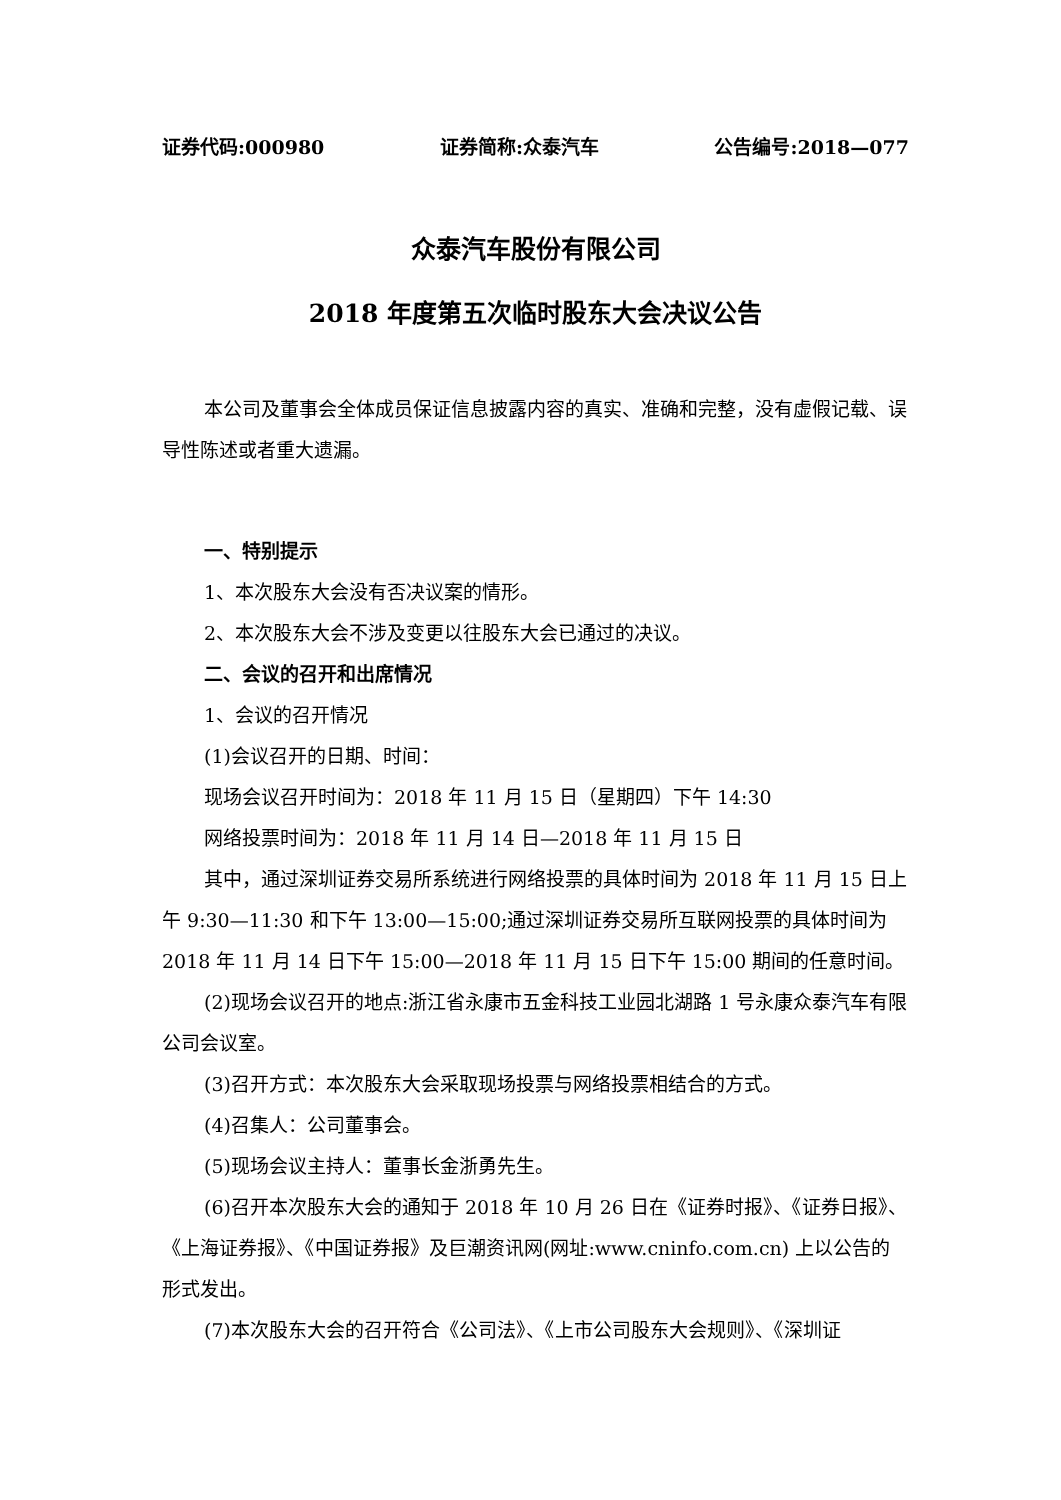证券代码:000980 证券简称:众泰汽车 公告编号:2018—077
众泰汽车股份有限公司
2018 年度第五次临时股东大会决议公告
本公司及董事会全体成员保证信息披露内容的真实、准确和完整，没有虚假记载、误导性陈述或者重大遗漏。
一、特别提示
1、本次股东大会没有否决议案的情形。
2、本次股东大会不涉及变更以往股东大会已通过的决议。
二、会议的召开和出席情况
1、会议的召开情况
(1)会议召开的日期、时间：
现场会议召开时间为：2018 年 11 月 15 日（星期四）下午 14:30
网络投票时间为：2018 年 11 月 14 日—2018 年 11 月 15 日
其中，通过深圳证券交易所系统进行网络投票的具体时间为 2018 年 11 月 15 日上午 9:30—11:30 和下午 13:00—15:00;通过深圳证券交易所互联网投票的具体时间为 2018 年 11 月 14 日下午 15:00—2018 年 11 月 15 日下午 15:00 期间的任意时间。
(2)现场会议召开的地点:浙江省永康市五金科技工业园北湖路 1 号永康众泰汽车有限公司会议室。
(3)召开方式：本次股东大会采取现场投票与网络投票相结合的方式。
(4)召集人：公司董事会。
(5)现场会议主持人：董事长金浙勇先生。
(6)召开本次股东大会的通知于 2018 年 10 月 26 日在《证券时报》、《证券日报》、《上海证券报》、《中国证券报》及巨潮资讯网(网址:www.cninfo.com.cn) 上以公告的形式发出。
(7)本次股东大会的召开符合《公司法》、《上市公司股东大会规则》、《深圳证